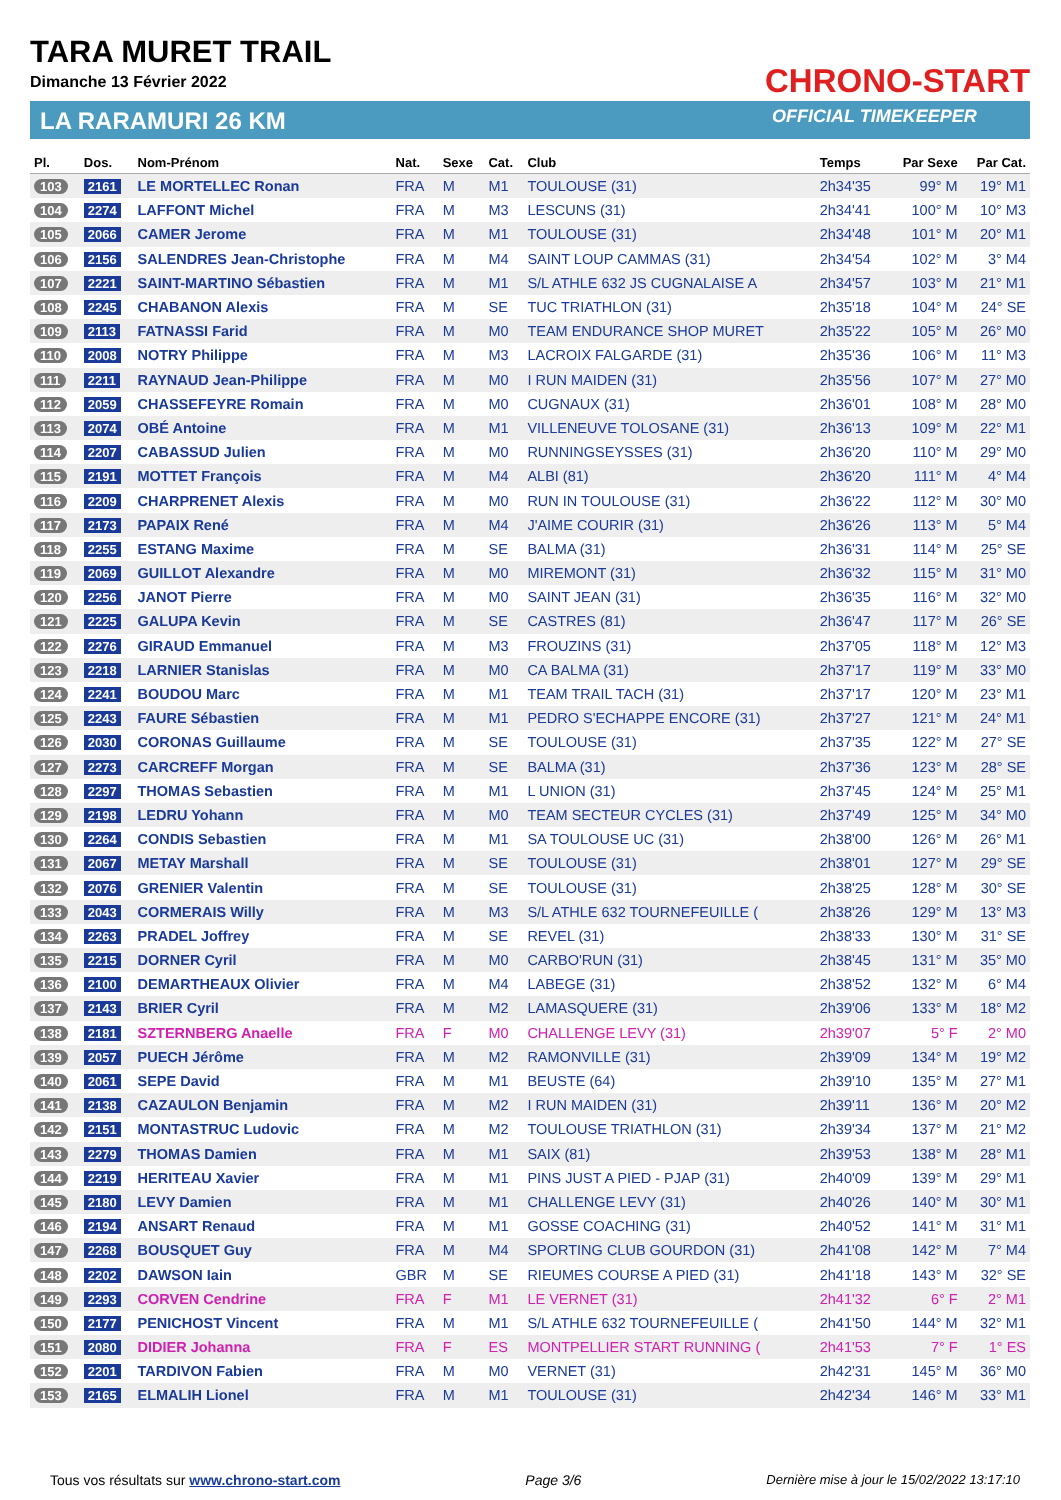TARA MURET TRAIL
Dimanche 13 Février 2022
LA RARAMURI 26 KM
CHRONO-START
OFFICIAL TIMEKEEPER
| Pl. | Dos. | Nom-Prénom | Nat. | Sexe | Cat. | Club | Temps | Par Sexe | Par Cat. |
| --- | --- | --- | --- | --- | --- | --- | --- | --- | --- |
| 103 | 2161 | LE MORTELLEC Ronan | FRA | M | M1 | TOULOUSE (31) | 2h34'35 | 99° M | 19° M1 |
| 104 | 2274 | LAFFONT Michel | FRA | M | M3 | LESCUNS (31) | 2h34'41 | 100° M | 10° M3 |
| 105 | 2066 | CAMER Jerome | FRA | M | M1 | TOULOUSE (31) | 2h34'48 | 101° M | 20° M1 |
| 106 | 2156 | SALENDRES Jean-Christophe | FRA | M | M4 | SAINT LOUP CAMMAS (31) | 2h34'54 | 102° M | 3° M4 |
| 107 | 2221 | SAINT-MARTINO Sébastien | FRA | M | M1 | S/L ATHLE 632 JS CUGNALAISE A | 2h34'57 | 103° M | 21° M1 |
| 108 | 2245 | CHABANON Alexis | FRA | M | SE | TUC TRIATHLON (31) | 2h35'18 | 104° M | 24° SE |
| 109 | 2113 | FATNASSI Farid | FRA | M | M0 | TEAM ENDURANCE SHOP MURET | 2h35'22 | 105° M | 26° M0 |
| 110 | 2008 | NOTRY Philippe | FRA | M | M3 | LACROIX FALGARDE (31) | 2h35'36 | 106° M | 11° M3 |
| 111 | 2211 | RAYNAUD Jean-Philippe | FRA | M | M0 | I RUN MAIDEN (31) | 2h35'56 | 107° M | 27° M0 |
| 112 | 2059 | CHASSEFEYRE Romain | FRA | M | M0 | CUGNAUX (31) | 2h36'01 | 108° M | 28° M0 |
| 113 | 2074 | OBÉ Antoine | FRA | M | M1 | VILLENEUVE TOLOSANE (31) | 2h36'13 | 109° M | 22° M1 |
| 114 | 2207 | CABASSUD Julien | FRA | M | M0 | RUNNINGSEYSSES (31) | 2h36'20 | 110° M | 29° M0 |
| 115 | 2191 | MOTTET François | FRA | M | M4 | ALBI (81) | 2h36'20 | 111° M | 4° M4 |
| 116 | 2209 | CHARPRENET Alexis | FRA | M | M0 | RUN IN TOULOUSE (31) | 2h36'22 | 112° M | 30° M0 |
| 117 | 2173 | PAPAIX René | FRA | M | M4 | J'AIME COURIR (31) | 2h36'26 | 113° M | 5° M4 |
| 118 | 2255 | ESTANG Maxime | FRA | M | SE | BALMA (31) | 2h36'31 | 114° M | 25° SE |
| 119 | 2069 | GUILLOT Alexandre | FRA | M | M0 | MIREMONT (31) | 2h36'32 | 115° M | 31° M0 |
| 120 | 2256 | JANOT Pierre | FRA | M | M0 | SAINT JEAN (31) | 2h36'35 | 116° M | 32° M0 |
| 121 | 2225 | GALUPA Kevin | FRA | M | SE | CASTRES (81) | 2h36'47 | 117° M | 26° SE |
| 122 | 2276 | GIRAUD Emmanuel | FRA | M | M3 | FROUZINS (31) | 2h37'05 | 118° M | 12° M3 |
| 123 | 2218 | LARNIER Stanislas | FRA | M | M0 | CA BALMA (31) | 2h37'17 | 119° M | 33° M0 |
| 124 | 2241 | BOUDOU Marc | FRA | M | M1 | TEAM TRAIL TACH (31) | 2h37'17 | 120° M | 23° M1 |
| 125 | 2243 | FAURE Sébastien | FRA | M | M1 | PEDRO S'ECHAPPE ENCORE (31) | 2h37'27 | 121° M | 24° M1 |
| 126 | 2030 | CORONAS Guillaume | FRA | M | SE | TOULOUSE (31) | 2h37'35 | 122° M | 27° SE |
| 127 | 2273 | CARCREFF Morgan | FRA | M | SE | BALMA (31) | 2h37'36 | 123° M | 28° SE |
| 128 | 2297 | THOMAS Sebastien | FRA | M | M1 | L UNION (31) | 2h37'45 | 124° M | 25° M1 |
| 129 | 2198 | LEDRU Yohann | FRA | M | M0 | TEAM SECTEUR CYCLES (31) | 2h37'49 | 125° M | 34° M0 |
| 130 | 2264 | CONDIS Sebastien | FRA | M | M1 | SA TOULOUSE UC (31) | 2h38'00 | 126° M | 26° M1 |
| 131 | 2067 | METAY Marshall | FRA | M | SE | TOULOUSE (31) | 2h38'01 | 127° M | 29° SE |
| 132 | 2076 | GRENIER Valentin | FRA | M | SE | TOULOUSE (31) | 2h38'25 | 128° M | 30° SE |
| 133 | 2043 | CORMERAIS Willy | FRA | M | M3 | S/L ATHLE 632 TOURNEFEUILLE ( | 2h38'26 | 129° M | 13° M3 |
| 134 | 2263 | PRADEL Joffrey | FRA | M | SE | REVEL (31) | 2h38'33 | 130° M | 31° SE |
| 135 | 2215 | DORNER Cyril | FRA | M | M0 | CARBO'RUN (31) | 2h38'45 | 131° M | 35° M0 |
| 136 | 2100 | DEMARTHEAUX Olivier | FRA | M | M4 | LABEGE (31) | 2h38'52 | 132° M | 6° M4 |
| 137 | 2143 | BRIER Cyril | FRA | M | M2 | LAMASQUERE (31) | 2h39'06 | 133° M | 18° M2 |
| 138 | 2181 | SZTERNBERG Anaelle | FRA | F | M0 | CHALLENGE LEVY (31) | 2h39'07 | 5° F | 2° M0 |
| 139 | 2057 | PUECH Jérôme | FRA | M | M2 | RAMONVILLE (31) | 2h39'09 | 134° M | 19° M2 |
| 140 | 2061 | SEPE David | FRA | M | M1 | BEUSTE (64) | 2h39'10 | 135° M | 27° M1 |
| 141 | 2138 | CAZAULON Benjamin | FRA | M | M2 | I RUN MAIDEN (31) | 2h39'11 | 136° M | 20° M2 |
| 142 | 2151 | MONTASTRUC Ludovic | FRA | M | M2 | TOULOUSE TRIATHLON (31) | 2h39'34 | 137° M | 21° M2 |
| 143 | 2279 | THOMAS Damien | FRA | M | M1 | SAIX (81) | 2h39'53 | 138° M | 28° M1 |
| 144 | 2219 | HERITEAU Xavier | FRA | M | M1 | PINS JUST A PIED - PJAP (31) | 2h40'09 | 139° M | 29° M1 |
| 145 | 2180 | LEVY Damien | FRA | M | M1 | CHALLENGE LEVY (31) | 2h40'26 | 140° M | 30° M1 |
| 146 | 2194 | ANSART Renaud | FRA | M | M1 | GOSSE COACHING (31) | 2h40'52 | 141° M | 31° M1 |
| 147 | 2268 | BOUSQUET Guy | FRA | M | M4 | SPORTING CLUB GOURDON (31) | 2h41'08 | 142° M | 7° M4 |
| 148 | 2202 | DAWSON Iain | GBR | M | SE | RIEUMES COURSE A PIED (31) | 2h41'18 | 143° M | 32° SE |
| 149 | 2293 | CORVEN Cendrine | FRA | F | M1 | LE VERNET (31) | 2h41'32 | 6° F | 2° M1 |
| 150 | 2177 | PENICHOST Vincent | FRA | M | M1 | S/L ATHLE 632 TOURNEFEUILLE ( | 2h41'50 | 144° M | 32° M1 |
| 151 | 2080 | DIDIER Johanna | FRA | F | ES | MONTPELLIER START RUNNING ( | 2h41'53 | 7° F | 1° ES |
| 152 | 2201 | TARDIVON Fabien | FRA | M | M0 | VERNET (31) | 2h42'31 | 145° M | 36° M0 |
| 153 | 2165 | ELMALIH Lionel | FRA | M | M1 | TOULOUSE (31) | 2h42'34 | 146° M | 33° M1 |
Tous vos résultats sur www.chrono-start.com Page 3/6 Dernière mise à jour le 15/02/2022 13:17:10